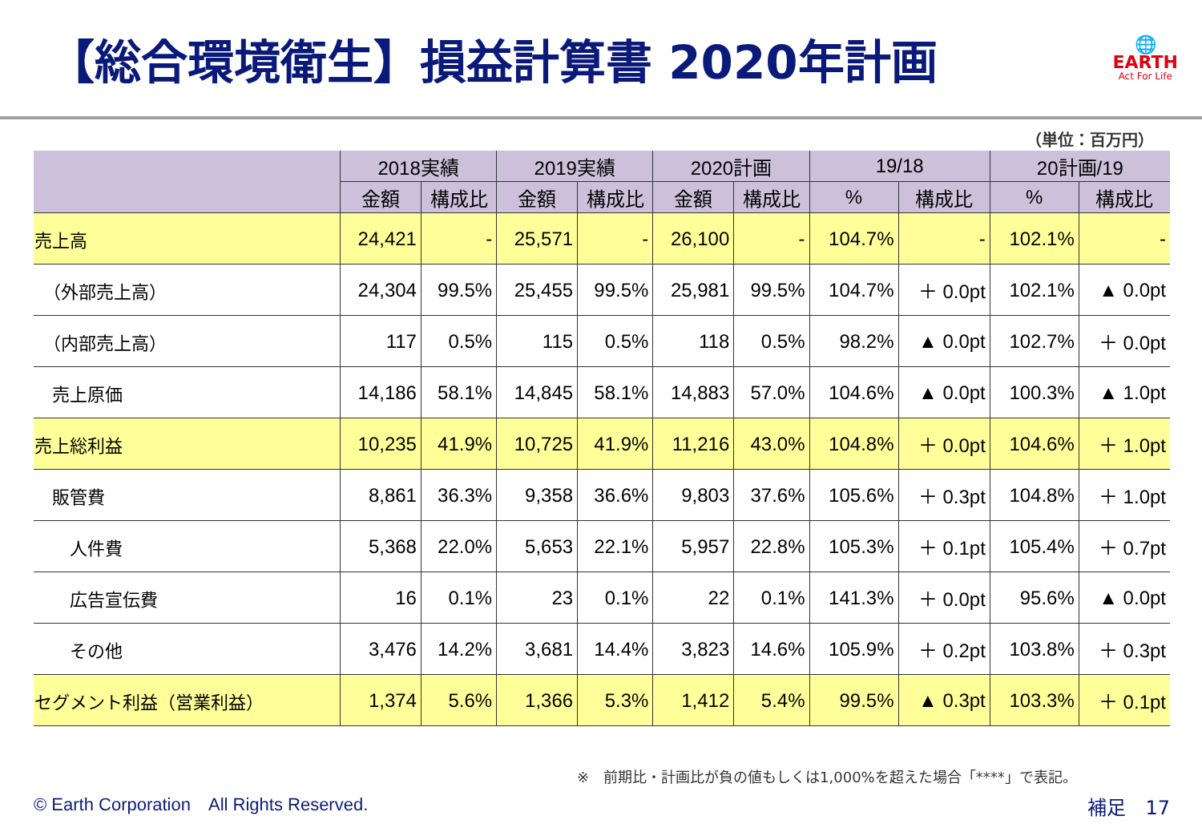【総合環境衛生】損益計算書 2020年計画
🌐
EARTH
Act For Life
（単位：百万円）
| | 2018実績 | | 2019実績 | | 2020計画 | | 19/18 | | 20計画/19 | |
| --- | --- | --- | --- | --- | --- | --- | --- | --- | --- | --- |
| | 金額 | 構成比 | 金額 | 構成比 | 金額 | 構成比 | % | 構成比 | % | 構成比 |
| 売上高 | 24,421 | - | 25,571 | - | 26,100 | - | 104.7% | - | 102.1% | - |
| （外部売上高） | 24,304 | 99.5% | 25,455 | 99.5% | 25,981 | 99.5% | 104.7% | ＋ 0.0pt | 102.1% | ▲ 0.0pt |
| （内部売上高） | 117 | 0.5% | 115 | 0.5% | 118 | 0.5% | 98.2% | ▲ 0.0pt | 102.7% | ＋ 0.0pt |
| 売上原価 | 14,186 | 58.1% | 14,845 | 58.1% | 14,883 | 57.0% | 104.6% | ▲ 0.0pt | 100.3% | ▲ 1.0pt |
| 売上総利益 | 10,235 | 41.9% | 10,725 | 41.9% | 11,216 | 43.0% | 104.8% | ＋ 0.0pt | 104.6% | ＋ 1.0pt |
| 販管費 | 8,861 | 36.3% | 9,358 | 36.6% | 9,803 | 37.6% | 105.6% | ＋ 0.3pt | 104.8% | ＋ 1.0pt |
| 人件費 | 5,368 | 22.0% | 5,653 | 22.1% | 5,957 | 22.8% | 105.3% | ＋ 0.1pt | 105.4% | ＋ 0.7pt |
| 広告宣伝費 | 16 | 0.1% | 23 | 0.1% | 22 | 0.1% | 141.3% | ＋ 0.0pt | 95.6% | ▲ 0.0pt |
| その他 | 3,476 | 14.2% | 3,681 | 14.4% | 3,823 | 14.6% | 105.9% | ＋ 0.2pt | 103.8% | ＋ 0.3pt |
| セグメント利益（営業利益） | 1,374 | 5.6% | 1,366 | 5.3% | 1,412 | 5.4% | 99.5% | ▲ 0.3pt | 103.3% | ＋ 0.1pt |
※　前期比・計画比が負の値もしくは1,000%を超えた場合「****」で表記。
© Earth Corporation　All Rights Reserved.
補足　17